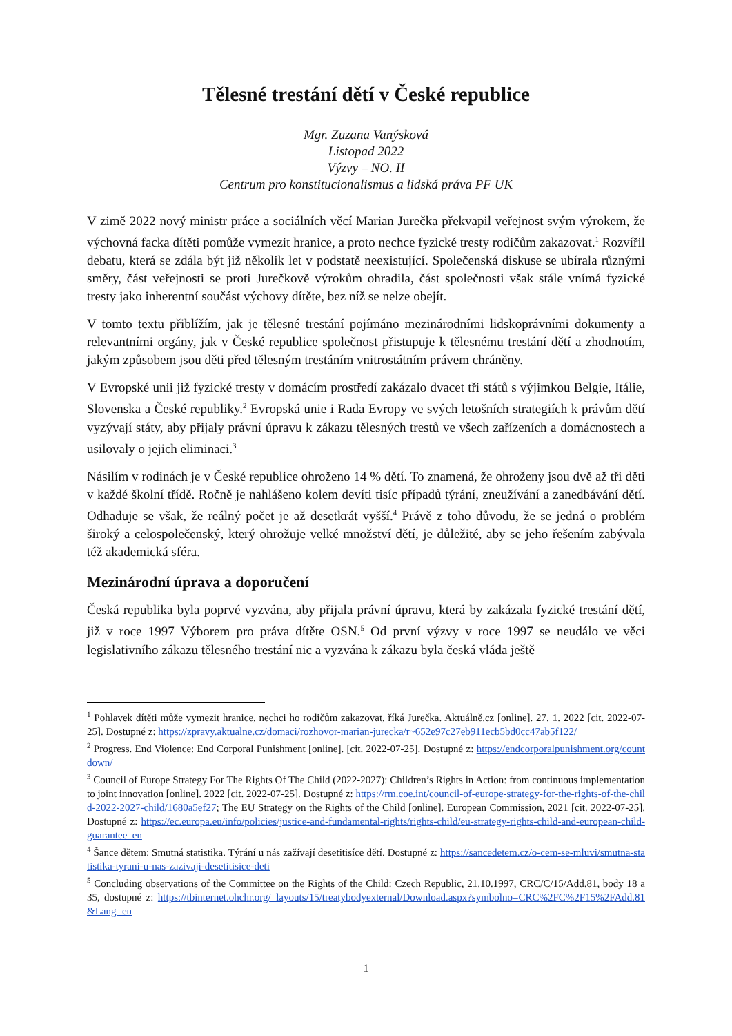Tělesné trestání dětí v České republice
Mgr. Zuzana Vanýsková
Listopad 2022
Výzvy – NO. II
Centrum pro konstitucionalismus a lidská práva PF UK
V zimě 2022 nový ministr práce a sociálních věcí Marian Jurečka překvapil veřejnost svým výrokem, že výchovná facka dítěti pomůže vymezit hranice, a proto nechce fyzické tresty rodičům zakazovat.<sup>1</sup> Rozvířil debatu, která se zdála být již několik let v podstatě neexistující. Společenská diskuse se ubírala různými směry, část veřejnosti se proti Jurečkově výrokům ohradila, část společnosti však stále vnímá fyzické tresty jako inherentní součást výchovy dítěte, bez níž se nelze obejít.
V tomto textu přiblížím, jak je tělesné trestání pojímáno mezinárodními lidskoprávními dokumenty a relevantními orgány, jak v České republice společnost přistupuje k tělesnému trestání dětí a zhodnotím, jakým způsobem jsou děti před tělesným trestáním vnitrostátním právem chráněny.
V Evropské unii již fyzické tresty v domácím prostředí zakázalo dvacet tři států s výjimkou Belgie, Itálie, Slovenska a České republiky.<sup>2</sup> Evropská unie i Rada Evropy ve svých letošních strategiích k právům dětí vyzývají státy, aby přijaly právní úpravu k zákazu tělesných trestů ve všech zařízeních a domácnostech a usilovaly o jejich eliminaci.<sup>3</sup>
Násilím v rodinách je v České republice ohroženo 14 % dětí. To znamená, že ohroženy jsou dvě až tři děti v každé školní třídě. Ročně je nahlášeno kolem devíti tisíc případů týrání, zneužívání a zanedbávání dětí. Odhaduje se však, že reálný počet je až desetkrát vyšší.<sup>4</sup> Právě z toho důvodu, že se jedná o problém široký a celospolečenský, který ohrožuje velké množství dětí, je důležité, aby se jeho řešením zabývala též akademická sféra.
Mezinárodní úprava a doporučení
Česká republika byla poprvé vyzvána, aby přijala právní úpravu, která by zakázala fyzické trestání dětí, již v roce 1997 Výborem pro práva dítěte OSN.<sup>5</sup> Od první výzvy v roce 1997 se neudálo ve věci legislativního zákazu tělesného trestání nic a vyzvána k zákazu byla česká vláda ještě
<sup>1</sup> Pohlavek dítěti může vymezit hranice, nechci ho rodičům zakazovat, říká Jurečka. Aktuálně.cz [online]. 27. 1. 2022 [cit. 2022-07-25]. Dostupné z: https://zpravy.aktualne.cz/domaci/rozhovor-marian-jurecka/r~652e97c27eb911ecb5bd0cc47ab5f122/
<sup>2</sup> Progress. End Violence: End Corporal Punishment [online]. [cit. 2022-07-25]. Dostupné z: https://endcorporalpunishment.org/countdown/
<sup>3</sup> Council of Europe Strategy For The Rights Of The Child (2022-2027): Children’s Rights in Action: from continuous implementation to joint innovation [online]. 2022 [cit. 2022-07-25]. Dostupné z: https://rm.coe.int/council-of-europe-strategy-for-the-rights-of-the-child-2022-2027-child/1680a5ef27; The EU Strategy on the Rights of the Child [online]. European Commission, 2021 [cit. 2022-07-25]. Dostupné z: https://ec.europa.eu/info/policies/justice-and-fundamental-rights/rights-child/eu-strategy-rights-child-and-european-child-guarantee_en
<sup>4</sup> Šance dětem: Smutná statistika. Týrání u nás zažívají desetitisíce dětí. Dostupné z: https://sancedetem.cz/o-cem-se-mluvi/smutna-statistika-tyrani-u-nas-zazivaji-desetitisice-deti
<sup>5</sup> Concluding observations of the Committee on the Rights of the Child: Czech Republic, 21.10.1997, CRC/C/15/Add.81, body 18 a 35, dostupné z: https://tbinternet.ohchr.org/_layouts/15/treatybodyexternal/Download.aspx?symbolno=CRC%2FC%2F15%2FAdd.81&Lang=en
1